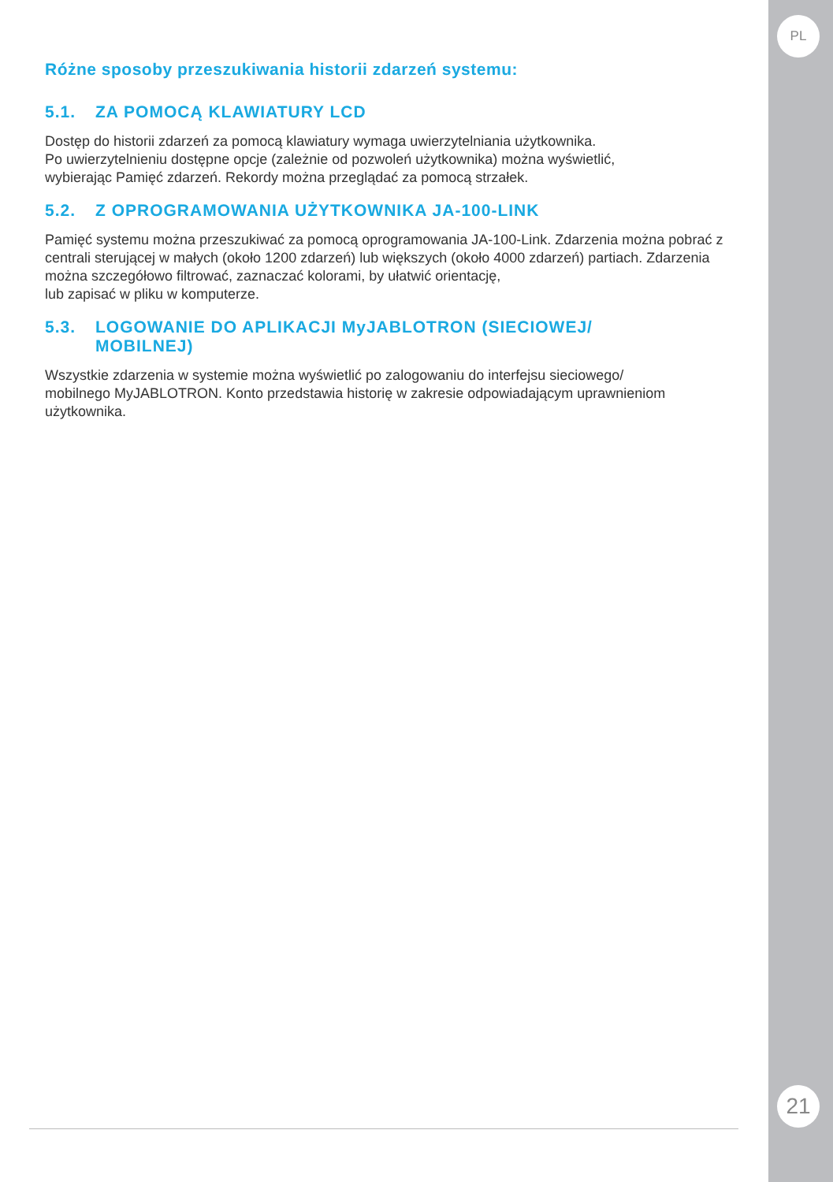PL
21
Różne sposoby przeszukiwania historii zdarzeń systemu:
5.1. ZA POMOCĄ KLAWIATURY LCD
Dostęp do historii zdarzeń za pomocą klawiatury wymaga uwierzytelniania użytkownika.
Po uwierzytelnieniu dostępne opcje (zależnie od pozwoleń użytkownika) można wyświetlić,
wybierając Pamięć zdarzeń. Rekordy można przeglądać za pomocą strzałek.
5.2. Z OPROGRAMOWANIA UŻYTKOWNIKA JA-100-LINK
Pamięć systemu można przeszukiwać za pomocą oprogramowania JA-100-Link. Zdarzenia można pobrać z centrali sterującej w małych (około 1200 zdarzeń) lub większych (około 4000 zdarzeń) partiach. Zdarzenia można szczegółowo filtrować, zaznaczać kolorami, by ułatwić orientację,
lub zapisać w pliku w komputerze.
5.3. LOGOWANIE DO APLIKACJI MyJABLOTRON (SIECIOWEJ/
MOBILNEJ)
Wszystkie zdarzenia w systemie można wyświetlić po zalogowaniu do interfejsu sieciowego/
mobilnego MyJABLOTRON. Konto przedstawia historię w zakresie odpowiadającym uprawnieniom użytkownika.